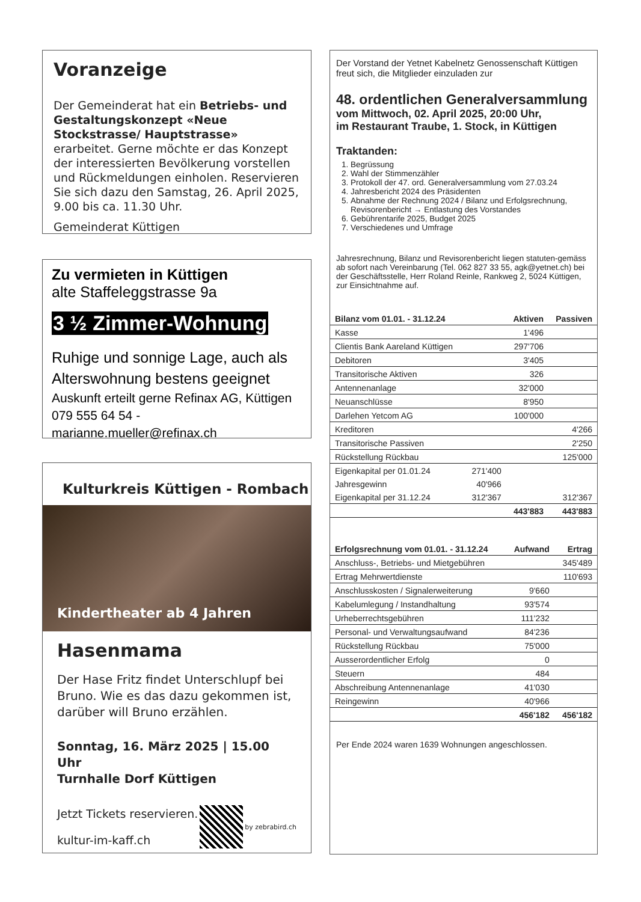Voranzeige
Der Gemeinderat hat ein Betriebs- und Gestaltungskonzept «Neue Stockstrasse/ Hauptstrasse» erarbeitet. Gerne möchte er das Konzept der interessierten Bevölkerung vorstellen und Rückmeldungen einholen. Reservieren Sie sich dazu den Samstag, 26. April 2025, 9.00 bis ca. 11.30 Uhr.
Gemeinderat Küttigen
Zu vermieten in Küttigen
alte Staffeleggstrasse 9a
3 ½ Zimmer-Wohnung
Ruhige und sonnige Lage, auch als Alterswohnung bestens geeignet
Auskunft erteilt gerne Refinax AG, Küttigen
079 555 64 54 - marianne.mueller@refinax.ch
Kulturkreis Küttigen - Rombach
Kindertheater ab 4 Jahren
Hasenmama
Der Hase Fritz findet Unterschlupf bei Bruno. Wie es das dazu gekommen ist, darüber will Bruno erzählen.
Sonntag, 16. März 2025 | 15.00 Uhr
Turnhalle Dorf Küttigen
Jetzt Tickets reservieren.
kultur-im-kaff.ch
by zebrabird.ch
Der Vorstand der Yetnet Kabelnetz Genossenschaft Küttigen freut sich, die Mitglieder einzuladen zur
48. ordentlichen Generalversammlung
vom Mittwoch, 02. April 2025, 20:00 Uhr,
im Restaurant Traube, 1. Stock, in Küttigen
Traktanden:
1. Begrüssung
2. Wahl der Stimmenzähler
3. Protokoll der 47. ord. Generalversammlung vom 27.03.24
4. Jahresbericht 2024 des Präsidenten
5. Abnahme der Rechnung 2024 / Bilanz und Erfolgsrechnung, Revisorenbericht → Entlastung des Vorstandes
6. Gebührentarife 2025, Budget 2025
7. Verschiedenes und Umfrage
Jahresrechnung, Bilanz und Revisorenbericht liegen statuten-gemäss ab sofort nach Vereinbarung (Tel. 062 827 33 55, agk@yetnet.ch) bei der Geschäftsstelle, Herr Roland Reinle, Rankweg 2, 5024 Küttigen, zur Einsichtnahme auf.
| Bilanz vom 01.01. - 31.12.24 | | Aktiven | Passiven |
| --- | --- | --- | --- |
| Kasse | | 1'496 | |
| Clientis Bank Aareland Küttigen | | 297'706 | |
| Debitoren | | 3'405 | |
| Transitorische Aktiven | | 326 | |
| Antennenanlage | | 32'000 | |
| Neuanschlüsse | | 8'950 | |
| Darlehen Yetcom AG | | 100'000 | |
| Kreditoren | | | 4'266 |
| Transitorische Passiven | | | 2'250 |
| Rückstellung Rückbau | | | 125'000 |
| Eigenkapital per 01.01.24 | 271'400 | | |
| Jahresgewinn | 40'966 | | |
| Eigenkapital per 31.12.24 | 312'367 | | 312'367 |
| | | 443'883 | 443'883 |
| Erfolgsrechnung vom 01.01. - 31.12.24 | Aufwand | Ertrag |
| --- | --- | --- |
| Anschluss-, Betriebs- und Mietgebühren | | 345'489 |
| Ertrag Mehrwertdienste | | 110'693 |
| Anschlusskosten / Signalerweiterung | 9'660 | |
| Kabelumlegung / Instandhaltung | 93'574 | |
| Urheberrechtsgebühren | 111'232 | |
| Personal- und Verwaltungsaufwand | 84'236 | |
| Rückstellung Rückbau | 75'000 | |
| Ausserordentlicher Erfolg | 0 | |
| Steuern | 484 | |
| Abschreibung Antennenanlage | 41'030 | |
| Reingewinn | 40'966 | |
| | 456'182 | 456'182 |
Per Ende 2024 waren 1639 Wohnungen angeschlossen.